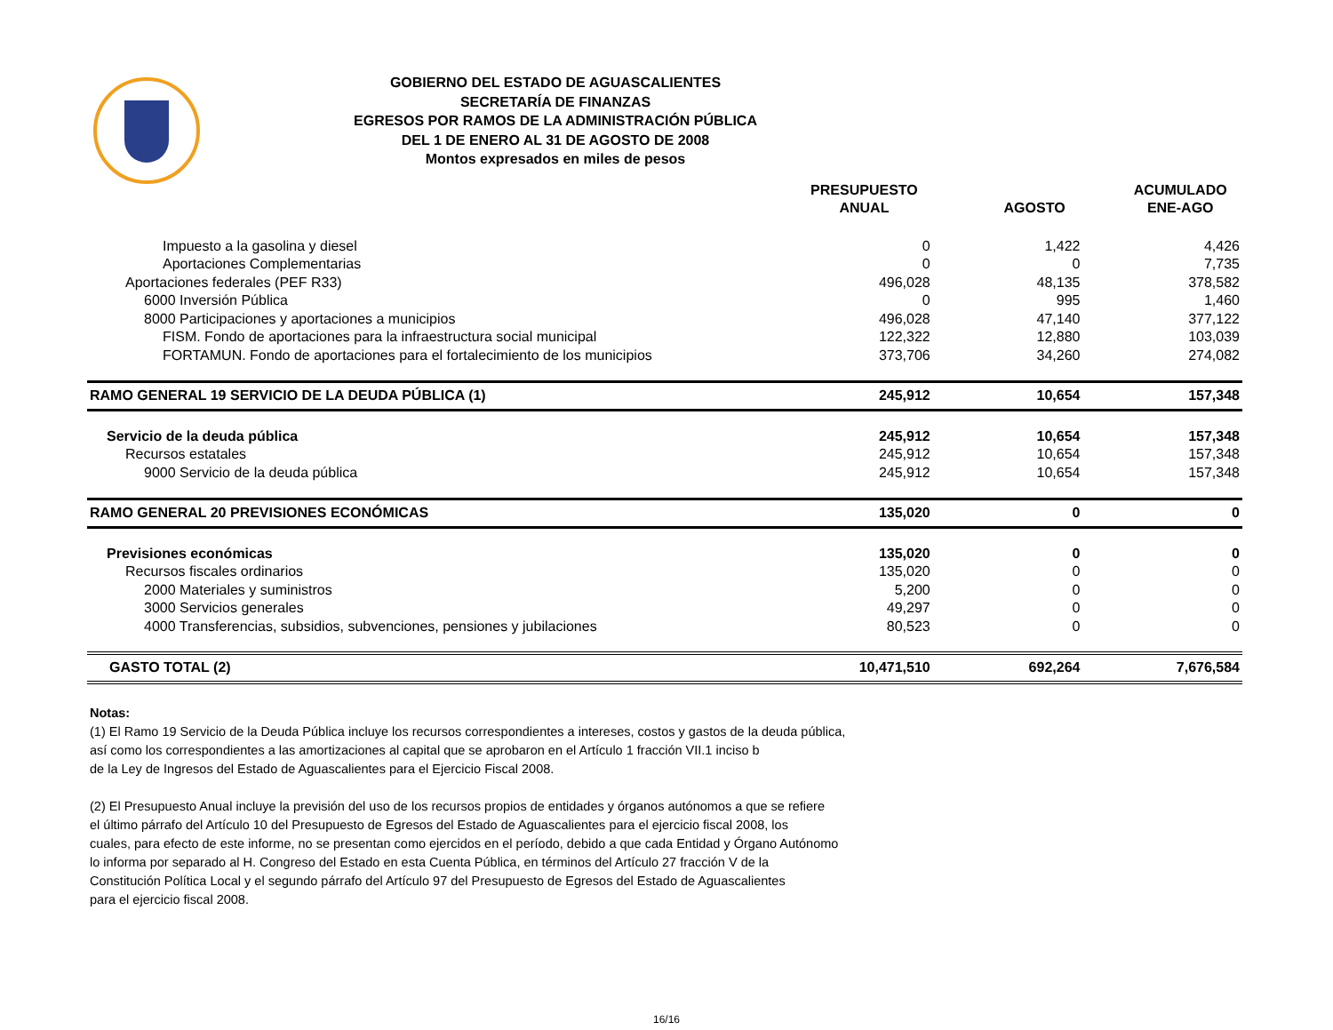GOBIERNO DEL ESTADO DE AGUASCALIENTES
SECRETARÍA DE FINANZAS
EGRESOS POR RAMOS DE LA ADMINISTRACIÓN PÚBLICA
DEL 1 DE ENERO AL 31 DE AGOSTO DE 2008
Montos expresados en miles de pesos
| | PRESUPUESTO ANUAL | AGOSTO | ACUMULADO ENE-AGO |
| --- | --- | --- | --- |
| Impuesto a la gasolina y diesel | 0 | 1,422 | 4,426 |
| Aportaciones Complementarias | 0 | 0 | 7,735 |
| Aportaciones federales (PEF R33) | 496,028 | 48,135 | 378,582 |
| 6000 Inversión Pública | 0 | 995 | 1,460 |
| 8000 Participaciones y aportaciones a municipios | 496,028 | 47,140 | 377,122 |
| FISM. Fondo de aportaciones para la infraestructura social municipal | 122,322 | 12,880 | 103,039 |
| FORTAMUN. Fondo de aportaciones para el fortalecimiento de los municipios | 373,706 | 34,260 | 274,082 |
| RAMO GENERAL 19 SERVICIO DE LA DEUDA PÚBLICA (1) | 245,912 | 10,654 | 157,348 |
| Servicio de la deuda pública | 245,912 | 10,654 | 157,348 |
| Recursos estatales | 245,912 | 10,654 | 157,348 |
| 9000 Servicio de la deuda pública | 245,912 | 10,654 | 157,348 |
| RAMO GENERAL 20 PREVISIONES ECONÓMICAS | 135,020 | 0 | 0 |
| Previsiones económicas | 135,020 | 0 | 0 |
| Recursos fiscales ordinarios | 135,020 | 0 | 0 |
| 2000 Materiales y suministros | 5,200 | 0 | 0 |
| 3000 Servicios generales | 49,297 | 0 | 0 |
| 4000 Transferencias, subsidios, subvenciones, pensiones y jubilaciones | 80,523 | 0 | 0 |
| GASTO TOTAL (2) | 10,471,510 | 692,264 | 7,676,584 |
Notas:
(1) El Ramo 19 Servicio de la Deuda Pública incluye los recursos correspondientes a intereses, costos y gastos de la deuda pública,
así como los correspondientes a las amortizaciones al capital que se aprobaron en el Artículo 1 fracción VII.1 inciso b
de la Ley de Ingresos del Estado de Aguascalientes para el Ejercicio Fiscal 2008.
(2) El Presupuesto Anual incluye la previsión del uso de los recursos propios de entidades y órganos autónomos a que se refiere
el último párrafo del Artículo 10 del Presupuesto de Egresos del Estado de Aguascalientes para el ejercicio fiscal 2008, los
cuales, para efecto de este informe, no se presentan como ejercidos en el período, debido a que cada Entidad y Órgano Autónomo
lo informa por separado al H. Congreso del Estado en esta Cuenta Pública, en términos del Artículo 27 fracción V de la
Constitución Política Local y el segundo párrafo del Artículo 97 del Presupuesto de Egresos del Estado de Aguascalientes
para el ejercicio fiscal 2008.
16/16